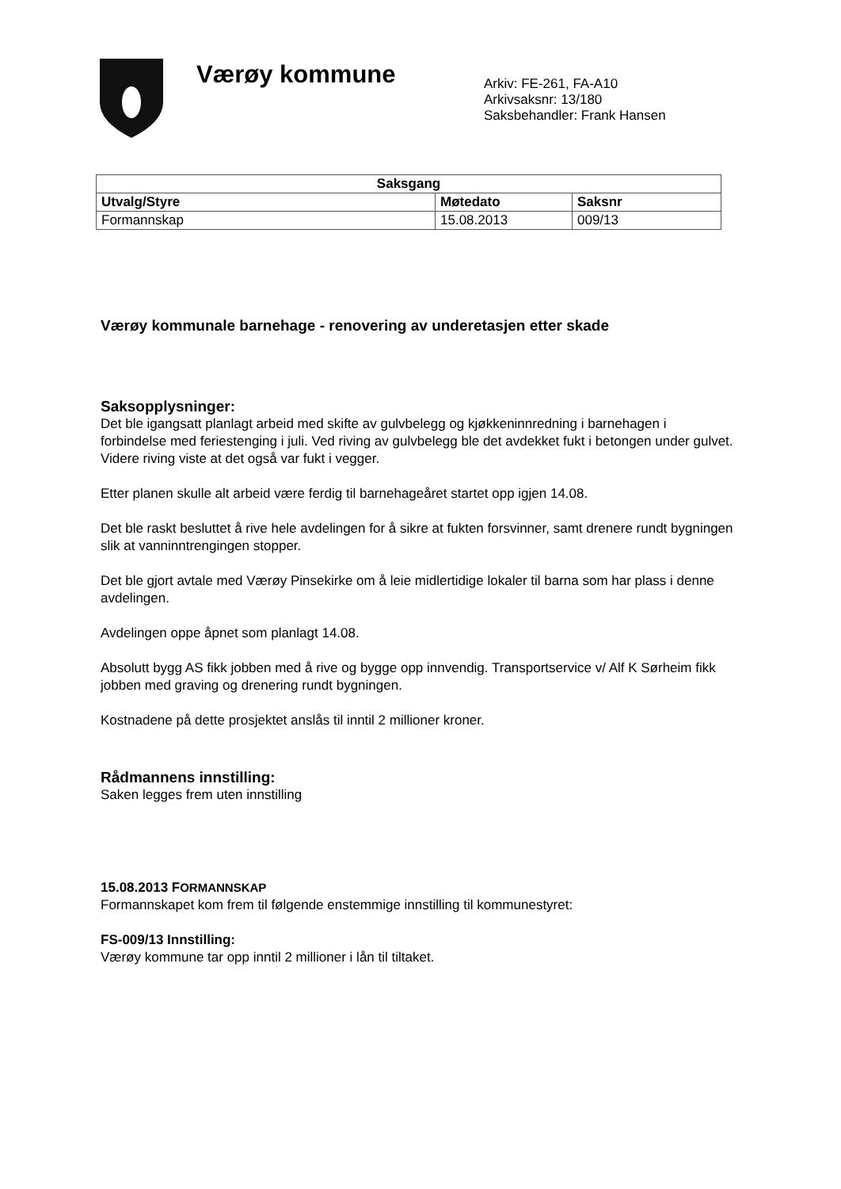Værøy kommune
Arkiv: FE-261, FA-A10
Arkivsaksnr: 13/180
Saksbehandler: Frank Hansen
| Saksgang | | |
| --- | --- | --- |
| Utvalg/Styre | Møtedato | Saksnr |
| Formannskap | 15.08.2013 | 009/13 |
Værøy kommunale barnehage - renovering av underetasjen etter skade
Saksopplysninger:
Det ble igangsatt planlagt arbeid med skifte av gulvbelegg og kjøkkeninnredning i barnehagen i forbindelse med feriestenging i juli. Ved riving av gulvbelegg ble det avdekket fukt i betongen under gulvet. Videre riving viste at det også var fukt i vegger.
Etter planen skulle alt arbeid være ferdig til barnehageåret startet opp igjen 14.08.
Det ble raskt besluttet å rive hele avdelingen for å sikre at fukten forsvinner, samt drenere rundt bygningen slik at vanninntrengingen stopper.
Det ble gjort avtale med Værøy Pinsekirke om å leie midlertidige lokaler til barna som har plass i denne avdelingen.
Avdelingen oppe åpnet som planlagt 14.08.
Absolutt bygg AS fikk jobben med å rive og bygge opp innvendig. Transportservice v/ Alf K Sørheim fikk jobben med graving og drenering rundt bygningen.
Kostnadene på dette prosjektet anslås til inntil 2 millioner kroner.
Rådmannens innstilling:
Saken legges frem uten innstilling
15.08.2013 FORMANNSKAP
Formannskapet kom frem til følgende enstemmige innstilling til kommunestyret:
FS-009/13 Innstilling:
Værøy kommune tar opp inntil 2 millioner i lån til tiltaket.